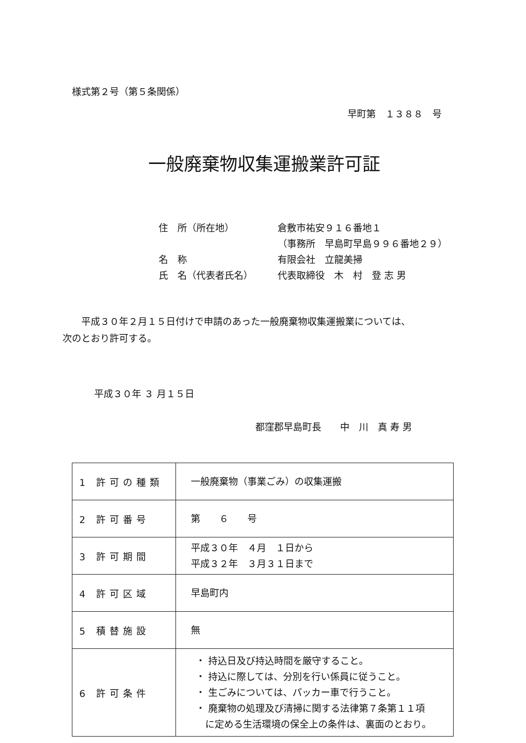様式第２号（第５条関係）
早町第　１３８８　号
一般廃棄物収集運搬業許可証
住　所（所在地） 倉敷市祐安９１６番地１
（事務所　早島町早島９９６番地２９）
名　称 有限会社　立龍美掃
氏　名（代表者氏名） 代表取締役　木　村　登 志 男
平成３０年２月１５日付けで申請のあった一般廃棄物収集運搬業については、
次のとおり許可する。
平成３０年 ３ 月１５日
都窪郡早島町長　　中　川　真 寿 男
| 1 許可の種類 | 一般廃棄物（事業ごみ）の収集運搬 |
| 2 許可番号 | 第 ６ 号 |
| 3 許可期間 | 平成３０年 ４月 １日から 平成３２年 ３月３１日まで |
| 4 許可区域 | 早島町内 |
| 5 積替施設 | 無 |
| 6 許可条件 | ・ 持込日及び持込時間を厳守すること。 ・ 持込に際しては、分別を行い係員に従うこと。 ・ 生ごみについては、パッカー車で行うこと。 ・ 廃棄物の処理及び清掃に関する法律第７条第１１項 に定める生活環境の保全上の条件は、裏面のとおり。 |